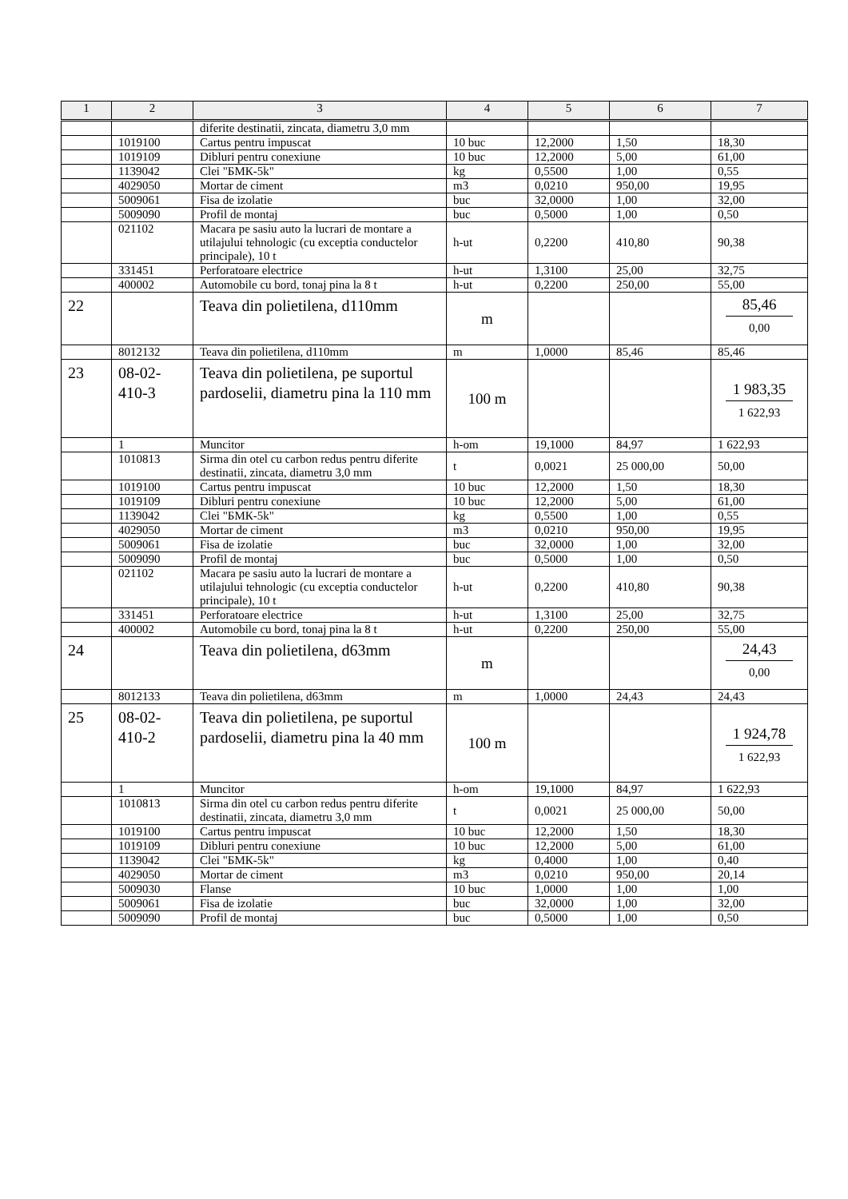| 1 | 2 | 3 | 4 | 5 | 6 | 7 |
| --- | --- | --- | --- | --- | --- | --- |
| | | diferite destinatii, zincata, diametru 3,0 mm | | | | |
| | 1019100 | Cartus pentru impuscat | 10 buc | 12,2000 | 1,50 | 18,30 |
| | 1019109 | Dibluri pentru conexiune | 10 buc | 12,2000 | 5,00 | 61,00 |
| | 1139042 | Clei "БМК-5k" | kg | 0,5500 | 1,00 | 0,55 |
| | 4029050 | Mortar de ciment | m3 | 0,0210 | 950,00 | 19,95 |
| | 5009061 | Fisa de izolatie | buc | 32,0000 | 1,00 | 32,00 |
| | 5009090 | Profil de montaj | buc | 0,5000 | 1,00 | 0,50 |
| | 021102 | Macara pe sasiu auto la lucrari de montare a utilajului tehnologic (cu exceptia conductelor principale), 10 t | h-ut | 0,2200 | 410,80 | 90,38 |
| | 331451 | Perforatoare electrice | h-ut | 1,3100 | 25,00 | 32,75 |
| | 400002 | Automobile cu bord, tonaj pina la 8 t | h-ut | 0,2200 | 250,00 | 55,00 |
| 22 | | Teava din polietilena, d110mm | m | | | 85,46 0,00 |
| | 8012132 | Teava din polietilena, d110mm | m | 1,0000 | 85,46 | 85,46 |
| 23 | 08-02-410-3 | Teava din polietilena, pe suportul pardoselii, diametru pina la 110 mm | 100 m | | | 1 983,35 1 622,93 |
| | 1 | Muncitor | h-om | 19,1000 | 84,97 | 1 622,93 |
| | 1010813 | Sirma din otel cu carbon redus pentru diferite destinatii, zincata, diametru 3,0 mm | t | 0,0021 | 25 000,00 | 50,00 |
| | 1019100 | Cartus pentru impuscat | 10 buc | 12,2000 | 1,50 | 18,30 |
| | 1019109 | Dibluri pentru conexiune | 10 buc | 12,2000 | 5,00 | 61,00 |
| | 1139042 | Clei "БМК-5k" | kg | 0,5500 | 1,00 | 0,55 |
| | 4029050 | Mortar de ciment | m3 | 0,0210 | 950,00 | 19,95 |
| | 5009061 | Fisa de izolatie | buc | 32,0000 | 1,00 | 32,00 |
| | 5009090 | Profil de montaj | buc | 0,5000 | 1,00 | 0,50 |
| | 021102 | Macara pe sasiu auto la lucrari de montare a utilajului tehnologic (cu exceptia conductelor principale), 10 t | h-ut | 0,2200 | 410,80 | 90,38 |
| | 331451 | Perforatoare electrice | h-ut | 1,3100 | 25,00 | 32,75 |
| | 400002 | Automobile cu bord, tonaj pina la 8 t | h-ut | 0,2200 | 250,00 | 55,00 |
| 24 | | Teava din polietilena, d63mm | m | | | 24,43 0,00 |
| | 8012133 | Teava din polietilena, d63mm | m | 1,0000 | 24,43 | 24,43 |
| 25 | 08-02-410-2 | Teava din polietilena, pe suportul pardoselii, diametru pina la 40 mm | 100 m | | | 1 924,78 1 622,93 |
| | 1 | Muncitor | h-om | 19,1000 | 84,97 | 1 622,93 |
| | 1010813 | Sirma din otel cu carbon redus pentru diferite destinatii, zincata, diametru 3,0 mm | t | 0,0021 | 25 000,00 | 50,00 |
| | 1019100 | Cartus pentru impuscat | 10 buc | 12,2000 | 1,50 | 18,30 |
| | 1019109 | Dibluri pentru conexiune | 10 buc | 12,2000 | 5,00 | 61,00 |
| | 1139042 | Clei "БМК-5k" | kg | 0,4000 | 1,00 | 0,40 |
| | 4029050 | Mortar de ciment | m3 | 0,0210 | 950,00 | 20,14 |
| | 5009030 | Flanse | 10 buc | 1,0000 | 1,00 | 1,00 |
| | 5009061 | Fisa de izolatie | buc | 32,0000 | 1,00 | 32,00 |
| | 5009090 | Profil de montaj | buc | 0,5000 | 1,00 | 0,50 |